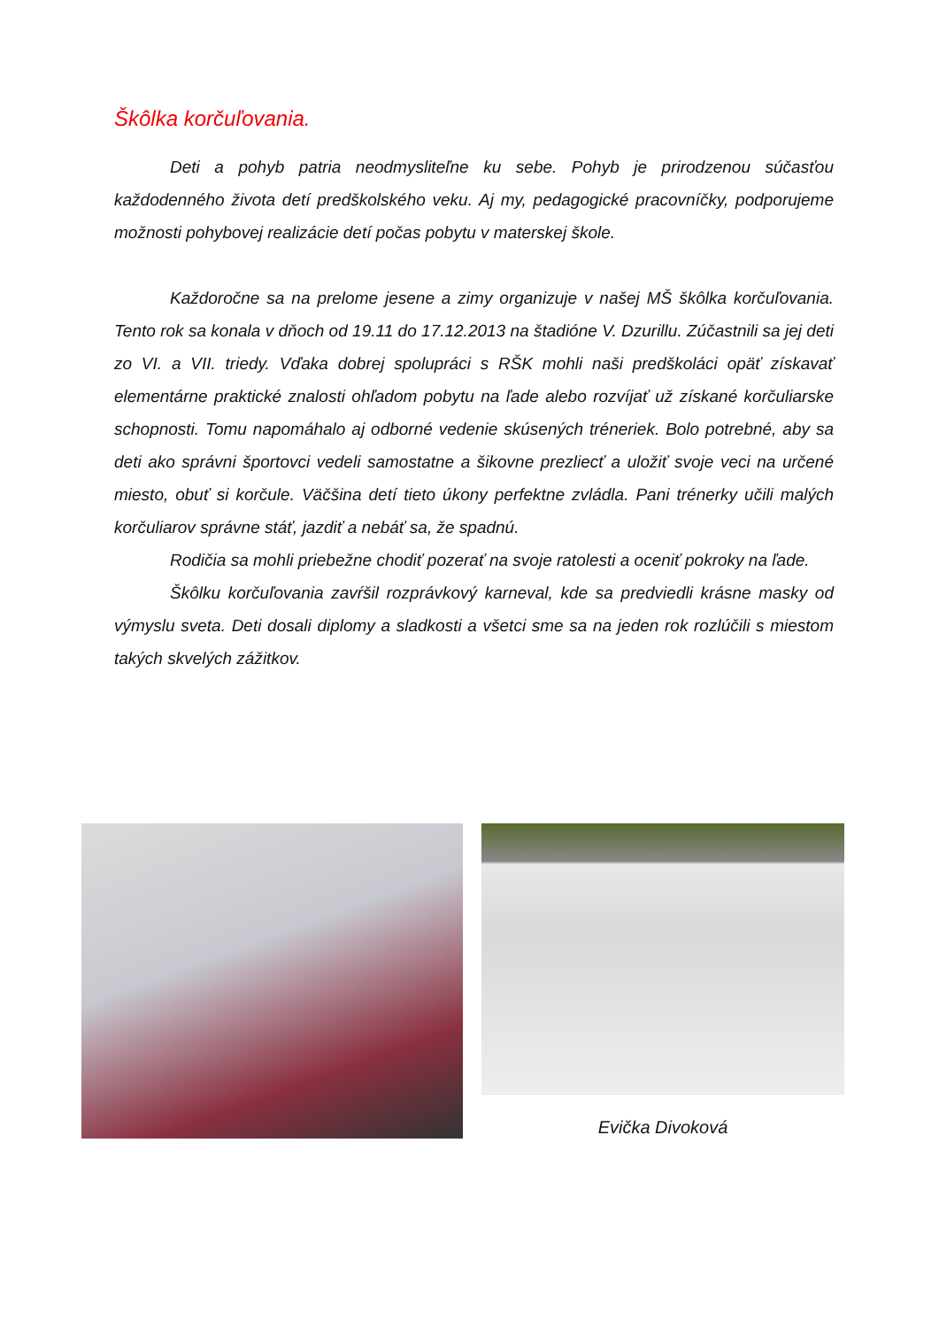Škôlka korčuľovania.
Deti a pohyb patria neodmysliteľne ku sebe. Pohyb je prirodzenou súčasťou každodenného života detí predškolského veku. Aj my, pedagogické pracovníčky, podporujeme možnosti pohybovej realizácie detí počas pobytu v materskej škole.
Každoročne sa na prelome jesene a zimy organizuje v našej MŠ škôlka korčuľovania. Tento rok sa konala v dňoch od 19.11 do 17.12.2013 na štadióne V. Dzurillu. Zúčastnili sa jej deti zo VI. a VII. triedy. Vďaka dobrej spolupráci s RŠK mohli naši predškoláci opäť získavať elementárne praktické znalosti ohľadom pobytu na ľade alebo rozvíjať už získané korčuliarske schopnosti. Tomu napomáhalo aj odborné vedenie skúsených tréneriek. Bolo potrebné, aby sa deti ako správni športovci vedeli samostatne a šikovne prezliecť a uložiť svoje veci na určené miesto, obuť si korčule. Väčšina detí tieto úkony perfektne zvládla. Pani trénerky učili malých korčuliarov správne stáť, jazdiť a nebáť sa, že spadnú.
Rodičia sa mohli priebežne chodiť pozerať na svoje ratolesti a oceniť pokroky na ľade.
Škôlku korčuľovania zavŕšil rozprávkový karneval, kde sa predviedli krásne masky od výmyslu sveta. Deti dosali diplomy a sladkosti a všetci sme sa na jeden rok rozlúčili s miestom takých skvelých zážitkov.
Evička Divoková